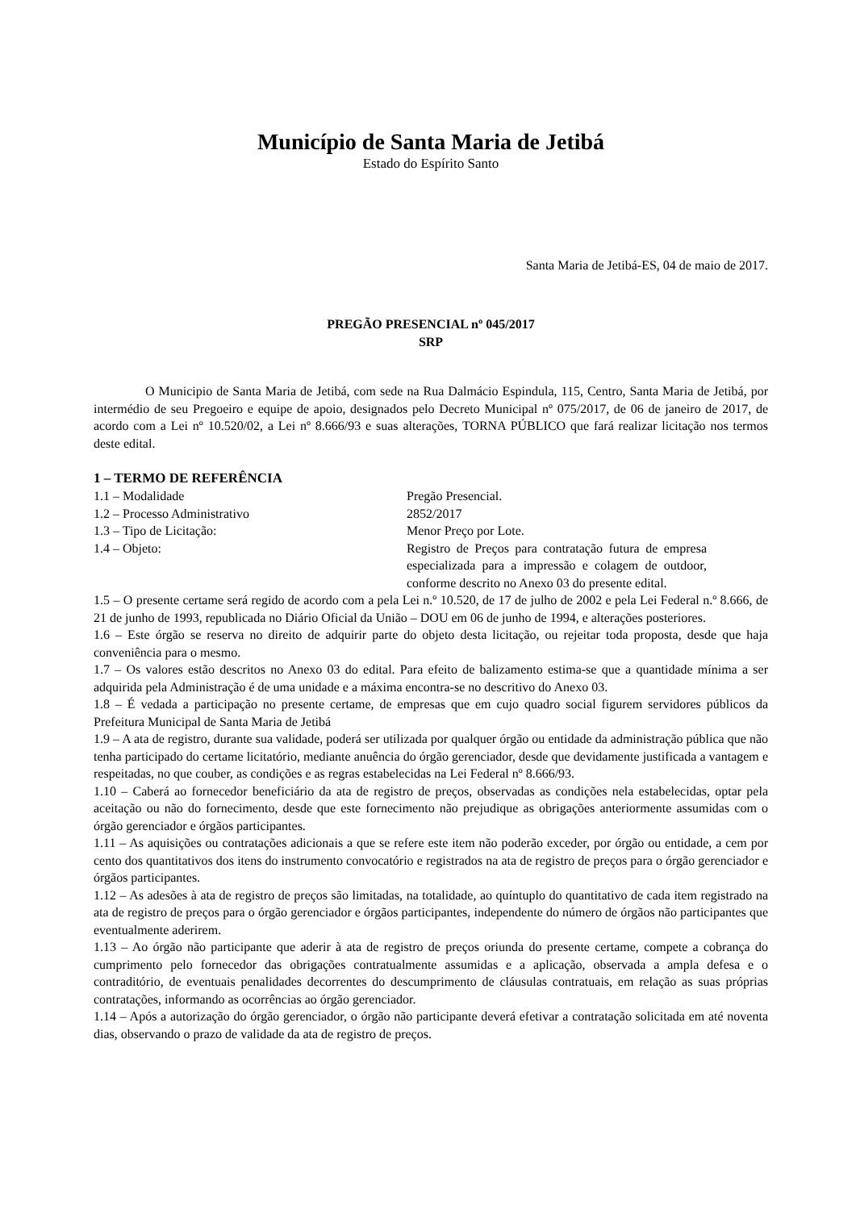Município de Santa Maria de Jetibá
Estado do Espírito Santo
Santa Maria de Jetibá-ES, 04 de maio de 2017.
PREGÃO PRESENCIAL nº 045/2017
SRP
O Municipio de Santa Maria de Jetibá, com sede na Rua Dalmácio Espindula, 115, Centro, Santa Maria de Jetibá, por intermédio de seu Pregoeiro e equipe de apoio, designados pelo Decreto Municipal nº 075/2017, de 06 de janeiro de 2017, de acordo com a Lei nº 10.520/02, a Lei nº 8.666/93 e suas alterações, TORNA PÚBLICO que fará realizar licitação nos termos deste edital.
1 – TERMO DE REFERÊNCIA
1.1 – Modalidade Pregão Presencial.
1.2 – Processo Administrativo 2852/2017
1.3 – Tipo de Licitação: Menor Preço por Lote.
1.4 – Objeto: Registro de Preços para contratação futura de empresa especializada para a impressão e colagem de outdoor, conforme descrito no Anexo 03 do presente edital.
1.5 – O presente certame será regido de acordo com a pela Lei n.º 10.520, de 17 de julho de 2002 e pela Lei Federal n.º 8.666, de 21 de junho de 1993, republicada no Diário Oficial da União – DOU em 06 de junho de 1994, e alterações posteriores.
1.6 – Este órgão se reserva no direito de adquirir parte do objeto desta licitação, ou rejeitar toda proposta, desde que haja conveniência para o mesmo.
1.7 – Os valores estão descritos no Anexo 03 do edital. Para efeito de balizamento estima-se que a quantidade mínima a ser adquirida pela Administração é de uma unidade e a máxima encontra-se no descritivo do Anexo 03.
1.8 – É vedada a participação no presente certame, de empresas que em cujo quadro social figurem servidores públicos da Prefeitura Municipal de Santa Maria de Jetibá
1.9 – A ata de registro, durante sua validade, poderá ser utilizada por qualquer órgão ou entidade da administração pública que não tenha participado do certame licitatório, mediante anuência do órgão gerenciador, desde que devidamente justificada a vantagem e respeitadas, no que couber, as condições e as regras estabelecidas na Lei Federal nº 8.666/93.
1.10 – Caberá ao fornecedor beneficiário da ata de registro de preços, observadas as condições nela estabelecidas, optar pela aceitação ou não do fornecimento, desde que este fornecimento não prejudique as obrigações anteriormente assumidas com o órgão gerenciador e órgãos participantes.
1.11 – As aquisições ou contratações adicionais a que se refere este item não poderão exceder, por órgão ou entidade, a cem por cento dos quantitativos dos itens do instrumento convocatório e registrados na ata de registro de preços para o órgão gerenciador e órgãos participantes.
1.12 – As adesões à ata de registro de preços são limitadas, na totalidade, ao quíntuplo do quantitativo de cada item registrado na ata de registro de preços para o órgão gerenciador e órgãos participantes, independente do número de órgãos não participantes que eventualmente aderirem.
1.13 – Ao órgão não participante que aderir à ata de registro de preços oriunda do presente certame, compete a cobrança do cumprimento pelo fornecedor das obrigações contratualmente assumidas e a aplicação, observada a ampla defesa e o contraditório, de eventuais penalidades decorrentes do descumprimento de cláusulas contratuais, em relação as suas próprias contratações, informando as ocorrências ao órgão gerenciador.
1.14 – Após a autorização do órgão gerenciador, o órgão não participante deverá efetivar a contratação solicitada em até noventa dias, observando o prazo de validade da ata de registro de preços.